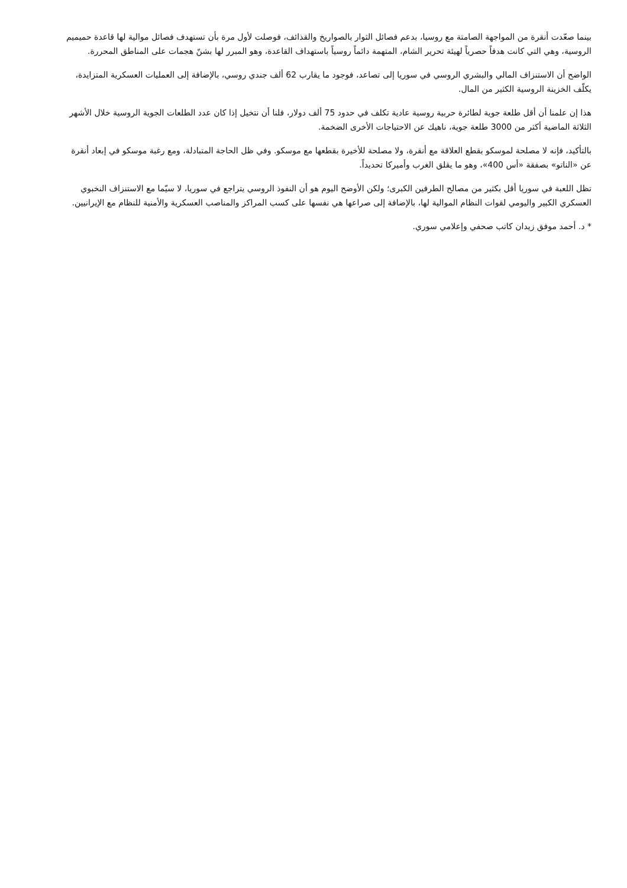بينما صعّدت أنقرة من المواجهة الصامتة مع روسيا، بدعم فصائل الثوار بالصواريخ والقذائف، فوصلت لأول مرة بأن تستهدف فصائل موالية لها قاعدة حميميم الروسية، وهي التي كانت هدفاً حصرياً لهيئة تحرير الشام، المتهمة دائماً روسياً باستهداف القاعدة، وهو المبرر لها بشنّ هجمات على المناطق المحررة.
الواضح أن الاستنزاف المالي والبشري الروسي في سوريا إلى تصاعد، فوجود ما يقارب 62 ألف جندي روسي، بالإضافة إلى العمليات العسكرية المتزايدة، يكلّف الخزينة الروسية الكثير من المال.
هذا إن علمنا أن أقل طلعة جوية لطائرة حربية روسية عادية تكلف في حدود 75 ألف دولار، فلنا أن نتخيل إذا كان عدد الطلعات الجوية الروسية خلال الأشهر الثلاثة الماضية أكثر من 3000 طلعة جوية، ناهيك عن الاحتياجات الأخرى الضخمة.
بالتأكيد، فإنه لا مصلحة لموسكو بقطع العلاقة مع أنقرة، ولا مصلحة للأخيرة بقطعها مع موسكو. وفي ظل الحاجة المتبادلة، ومع رغبة موسكو في إبعاد أنقرة عن «الناتو» بصفقة «أس 400»، وهو ما يقلق الغرب وأميركا تحديداً.
تظل اللعبة في سوريا أقل بكثير من مصالح الطرفين الكبرى؛ ولكن الأوضح اليوم هو أن النفوذ الروسي يتراجع في سوريا، لا سيّما مع الاستنزاف النخبوي العسكري الكبير واليومي لقوات النظام الموالية لها، بالإضافة إلى صراعها هي نفسها على كسب المراكز والمناصب العسكرية والأمنية للنظام مع الإيرانيين.
* د. أحمد موفق زيدان كاتب صحفي وإعلامي سوري.